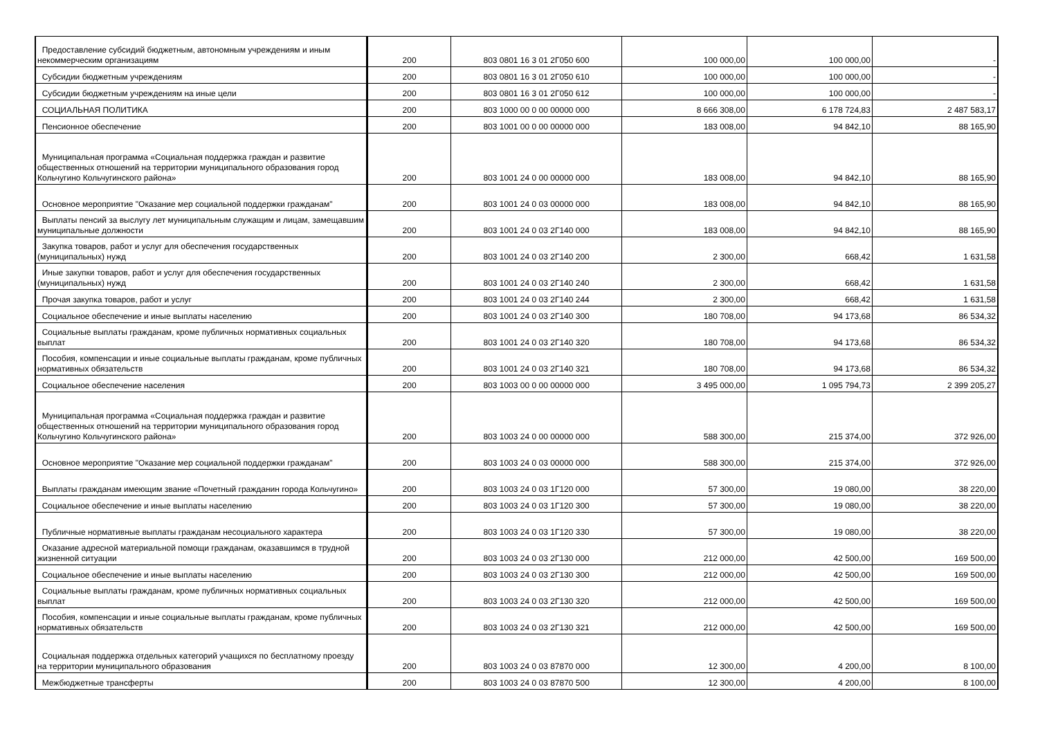| Предоставление субсидий бюджетным, автономным учреждениям и иным некоммерческим организациям | 200 | 803 0801 16 3 01 2Г050 600 | 100 000,00 | 100 000,00 | - |
| Субсидии бюджетным учреждениям | 200 | 803 0801 16 3 01 2Г050 610 | 100 000,00 | 100 000,00 | - |
| Субсидии бюджетным учреждениям на иные цели | 200 | 803 0801 16 3 01 2Г050 612 | 100 000,00 | 100 000,00 | - |
| СОЦИАЛЬНАЯ ПОЛИТИКА | 200 | 803 1000 00 0 00 00000 000 | 8 666 308,00 | 6 178 724,83 | 2 487 583,17 |
| Пенсионное обеспечение | 200 | 803 1001 00 0 00 00000 000 | 183 008,00 | 94 842,10 | 88 165,90 |
| Муниципальная программа «Социальная поддержка граждан и развитие общественных отношений на территории муниципального образования город Кольчугино Кольчугинского района» | 200 | 803 1001 24 0 00 00000 000 | 183 008,00 | 94 842,10 | 88 165,90 |
| Основное мероприятие "Оказание мер социальной поддержки гражданам" | 200 | 803 1001 24 0 03 00000 000 | 183 008,00 | 94 842,10 | 88 165,90 |
| Выплаты пенсий за выслугу лет муниципальным служащим и лицам, замещавшим муниципальные должности | 200 | 803 1001 24 0 03 2Г140 000 | 183 008,00 | 94 842,10 | 88 165,90 |
| Закупка товаров, работ и услуг для обеспечения государственных (муниципальных) нужд | 200 | 803 1001 24 0 03 2Г140 200 | 2 300,00 | 668,42 | 1 631,58 |
| Иные закупки товаров, работ и услуг для обеспечения государственных (муниципальных) нужд | 200 | 803 1001 24 0 03 2Г140 240 | 2 300,00 | 668,42 | 1 631,58 |
| Прочая закупка товаров, работ и услуг | 200 | 803 1001 24 0 03 2Г140 244 | 2 300,00 | 668,42 | 1 631,58 |
| Социальное обеспечение и иные выплаты населению | 200 | 803 1001 24 0 03 2Г140 300 | 180 708,00 | 94 173,68 | 86 534,32 |
| Социальные выплаты гражданам, кроме публичных нормативных социальных выплат | 200 | 803 1001 24 0 03 2Г140 320 | 180 708,00 | 94 173,68 | 86 534,32 |
| Пособия, компенсации и иные социальные выплаты гражданам, кроме публичных нормативных обязательств | 200 | 803 1001 24 0 03 2Г140 321 | 180 708,00 | 94 173,68 | 86 534,32 |
| Социальное обеспечение населения | 200 | 803 1003 00 0 00 00000 000 | 3 495 000,00 | 1 095 794,73 | 2 399 205,27 |
| Муниципальная программа «Социальная поддержка граждан и развитие общественных отношений на территории муниципального образования город Кольчугино Кольчугинского района» | 200 | 803 1003 24 0 00 00000 000 | 588 300,00 | 215 374,00 | 372 926,00 |
| Основное мероприятие "Оказание мер социальной поддержки гражданам" | 200 | 803 1003 24 0 03 00000 000 | 588 300,00 | 215 374,00 | 372 926,00 |
| Выплаты гражданам имеющим звание «Почетный гражданин города Кольчугино» | 200 | 803 1003 24 0 03 1Г120 000 | 57 300,00 | 19 080,00 | 38 220,00 |
| Социальное обеспечение и иные выплаты населению | 200 | 803 1003 24 0 03 1Г120 300 | 57 300,00 | 19 080,00 | 38 220,00 |
| Публичные нормативные выплаты гражданам несоциального характера | 200 | 803 1003 24 0 03 1Г120 330 | 57 300,00 | 19 080,00 | 38 220,00 |
| Оказание адресной материальной помощи гражданам, оказавшимся в трудной жизненной ситуации | 200 | 803 1003 24 0 03 2Г130 000 | 212 000,00 | 42 500,00 | 169 500,00 |
| Социальное обеспечение и иные выплаты населению | 200 | 803 1003 24 0 03 2Г130 300 | 212 000,00 | 42 500,00 | 169 500,00 |
| Социальные выплаты гражданам, кроме публичных нормативных социальных выплат | 200 | 803 1003 24 0 03 2Г130 320 | 212 000,00 | 42 500,00 | 169 500,00 |
| Пособия, компенсации и иные социальные выплаты гражданам, кроме публичных нормативных обязательств | 200 | 803 1003 24 0 03 2Г130 321 | 212 000,00 | 42 500,00 | 169 500,00 |
| Социальная поддержка отдельных категорий учащихся по бесплатному проезду на территории муниципального образования | 200 | 803 1003 24 0 03 87870 000 | 12 300,00 | 4 200,00 | 8 100,00 |
| Межбюджетные трансферты | 200 | 803 1003 24 0 03 87870 500 | 12 300,00 | 4 200,00 | 8 100,00 |